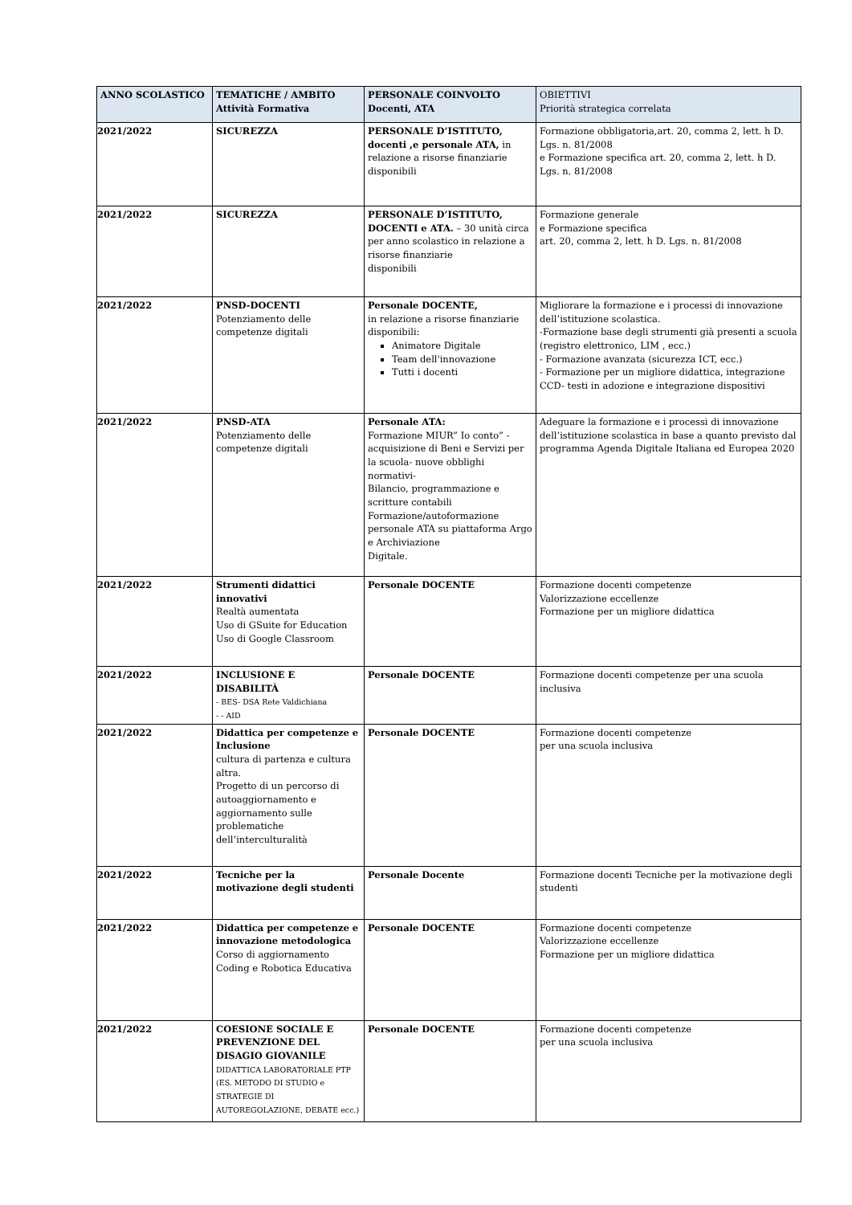| ANNO SCOLASTICO | TEMATICHE / AMBITO Attività Formativa | PERSONALE COINVOLTO Docenti, ATA | OBIETTIVI Priorità strategica correlata |
| --- | --- | --- | --- |
| 2021/2022 | SICUREZZA | PERSONALE D’ISTITUTO, docenti ,e personale ATA, in relazione a risorse finanziarie disponibili | Formazione obbligatoria,art. 20, comma 2, lett. h D. Lgs. n. 81/2008 e Formazione specifica art. 20, comma 2, lett. h D. Lgs. n. 81/2008 |
| 2021/2022 | SICUREZZA | PERSONALE D’ISTITUTO, DOCENTI e ATA. – 30 unità circa per anno scolastico in relazione a risorse finanziarie disponibili | Formazione generale e Formazione specifica art. 20, comma 2, lett. h D. Lgs. n. 81/2008 |
| 2021/2022 | PNSD-DOCENTI Potenziamento delle competenze digitali | Personale DOCENTE, in relazione a risorse finanziarie disponibili: Animatore Digitale Team dell'innovazione Tutti i docenti | Migliorare la formazione e i processi di innovazione dell’istituzione scolastica. -Formazione base degli strumenti già presenti a scuola (registro elettronico, LIM , ecc.) - Formazione avanzata (sicurezza ICT, ecc.) - Formazione per un migliore didattica, integrazione CCD- testi in adozione e integrazione dispositivi |
| 2021/2022 | PNSD-ATA Potenziamento delle competenze digitali | Personale ATA: Formazione MIUR” Io conto” - acquisizione di Beni e Servizi per la scuola- nuove obblighi normativi- Bilancio, programmazione e scritture contabili Formazione/autoformazione personale ATA su piattaforma Argo e Archiviazione Digitale. | Adeguare la formazione e i processi di innovazione dell’istituzione scolastica in base a quanto previsto dal programma Agenda Digitale Italiana ed Europea 2020 |
| 2021/2022 | Strumenti didattici innovativi Realtà aumentata Uso di GSuite for Education Uso di Google Classroom | Personale DOCENTE | Formazione docenti competenze Valorizzazione eccellenze Formazione per un migliore didattica |
| 2021/2022 | INCLUSIONE E DISABILITÀ - BES- DSA Rete Valdichiana - - AID | Personale DOCENTE | Formazione docenti competenze per una scuola inclusiva |
| 2021/2022 | Didattica per competenze e Inclusione cultura di partenza e cultura altra. Progetto di un percorso di autoaggiornamento e aggiornamento sulle problematiche dell’interculturalità | Personale DOCENTE | Formazione docenti competenze per una scuola inclusiva |
| 2021/2022 | Tecniche per la motivazione degli studenti | Personale Docente | Formazione docenti Tecniche per la motivazione degli studenti |
| 2021/2022 | Didattica per competenze e innovazione metodologica Corso di aggiornamento Coding e Robotica Educativa | Personale DOCENTE | Formazione docenti competenze Valorizzazione eccellenze Formazione per un migliore didattica |
| 2021/2022 | COESIONE SOCIALE E PREVENZIONE DEL DISAGIO GIOVANILE DIDATTICA LABORATORIALE PTP (ES. METODO DI STUDIO e STRATEGIE DI AUTOREGOLAZIONE, DEBATE ecc.) | Personale DOCENTE | Formazione docenti competenze per una scuola inclusiva |